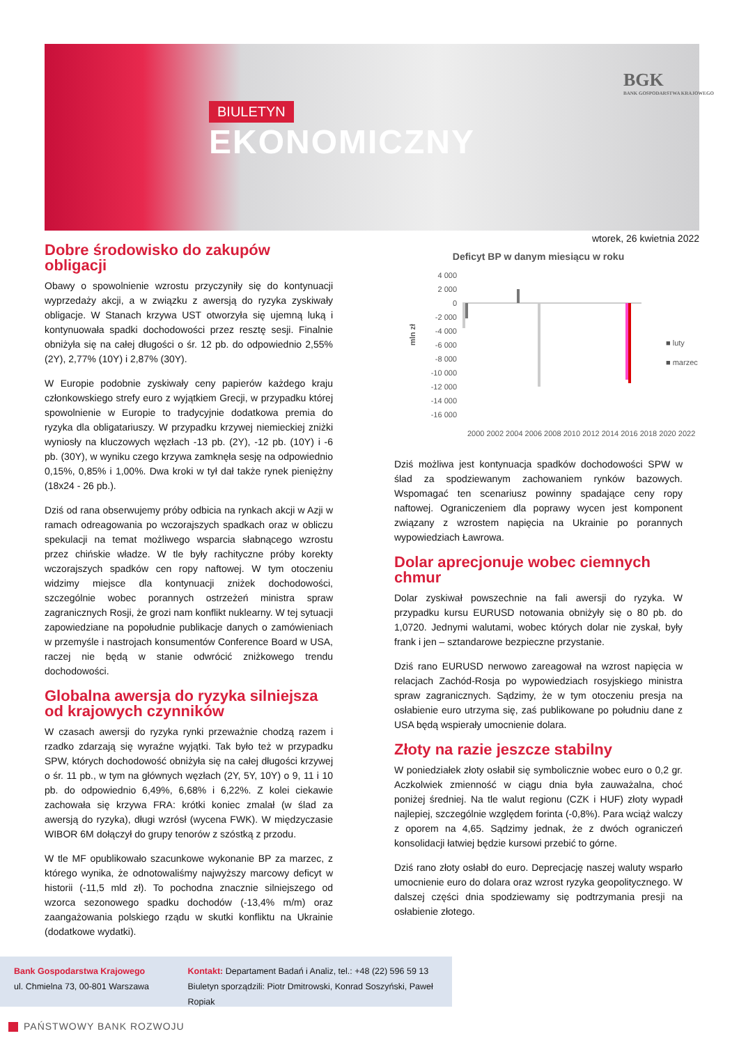BIULETYN
EKONOMICZNY
BGK
BANK GOSPODARSTWA KRAJOWEGO
wtorek, 26 kwietnia 2022
Dobre środowisko do zakupów obligacji
Obawy o spowolnienie wzrostu przyczyniły się do kontynuacji wyprzedaży akcji, a w związku z awersją do ryzyka zyskiwały obligacje. W Stanach krzywa UST otworzyła się ujemną luką i kontynuowała spadki dochodowości przez resztę sesji. Finalnie obniżyła się na całej długości o śr. 12 pb. do odpowiednio 2,55% (2Y), 2,77% (10Y) i 2,87% (30Y).
W Europie podobnie zyskiwały ceny papierów każdego kraju członkowskiego strefy euro z wyjątkiem Grecji, w przypadku której spowolnienie w Europie to tradycyjnie dodatkowa premia do ryzyka dla obligatariuszy. W przypadku krzywej niemieckiej zniżki wyniosły na kluczowych węzłach -13 pb. (2Y), -12 pb. (10Y) i -6 pb. (30Y), w wyniku czego krzywa zamknęła sesję na odpowiednio 0,15%, 0,85% i 1,00%. Dwa kroki w tył dał także rynek pieniężny (18x24 - 26 pb.).
Dziś od rana obserwujemy próby odbicia na rynkach akcji w Azji w ramach odreagowania po wczorajszych spadkach oraz w obliczu spekulacji na temat możliwego wsparcia słabnącego wzrostu przez chińskie władze. W tle były rachityczne próby korekty wczorajszych spadków cen ropy naftowej. W tym otoczeniu widzimy miejsce dla kontynuacji zniżek dochodowości, szczególnie wobec porannych ostrzeżeń ministra spraw zagranicznych Rosji, że grozi nam konflikt nuklearny. W tej sytuacji zapowiedziane na popołudnie publikacje danych o zamówieniach w przemyśle i nastrojach konsumentów Conference Board w USA, raczej nie będą w stanie odwrócić zniżkowego trendu dochodowości.
Globalna awersja do ryzyka silniejsza od krajowych czynników
W czasach awersji do ryzyka rynki przeważnie chodzą razem i rzadko zdarzają się wyraźne wyjątki. Tak było też w przypadku SPW, których dochodowość obniżyła się na całej długości krzywej o śr. 11 pb., w tym na głównych węzłach (2Y, 5Y, 10Y) o 9, 11 i 10 pb. do odpowiednio 6,49%, 6,68% i 6,22%. Z kolei ciekawie zachowała się krzywa FRA: krótki koniec zmalał (w ślad za awersją do ryzyka), długi wzrósł (wycena FWK). W międzyczasie WIBOR 6M dołączył do grupy tenorów z szóstką z przodu.
W tle MF opublikowało szacunkowe wykonanie BP za marzec, z którego wynika, że odnotowaliśmy najwyższy marcowy deficyt w historii (-11,5 mld zł). To pochodna znacznie silniejszego od wzorca sezonowego spadku dochodów (-13,4% m/m) oraz zaangażowania polskiego rządu w skutki konfliktu na Ukrainie (dodatkowe wydatki).
Deficyt BP w danym miesiącu w roku
4 000
2 000
0
-2 000
-4 000
-6 000
-8 000
-10 000
-12 000
-14 000
-16 000
mln zł
■ luty
■ marzec
2000 2002 2004 2006 2008 2010 2012 2014 2016 2018 2020 2022
Dziś możliwa jest kontynuacja spadków dochodowości SPW w ślad za spodziewanym zachowaniem rynków bazowych. Wspomagać ten scenariusz powinny spadające ceny ropy naftowej. Ograniczeniem dla poprawy wycen jest komponent związany z wzrostem napięcia na Ukrainie po porannych wypowiedziach Ławrowa.
Dolar aprecjonuje wobec ciemnych chmur
Dolar zyskiwał powszechnie na fali awersji do ryzyka. W przypadku kursu EURUSD notowania obniżyły się o 80 pb. do 1,0720. Jednymi walutami, wobec których dolar nie zyskał, były frank i jen – sztandarowe bezpieczne przystanie.
Dziś rano EURUSD nerwowo zareagował na wzrost napięcia w relacjach Zachód-Rosja po wypowiedziach rosyjskiego ministra spraw zagranicznych. Sądzimy, że w tym otoczeniu presja na osłabienie euro utrzyma się, zaś publikowane po południu dane z USA będą wspierały umocnienie dolara.
Złoty na razie jeszcze stabilny
W poniedziałek złoty osłabił się symbolicznie wobec euro o 0,2 gr. Aczkolwiek zmienność w ciągu dnia była zauważalna, choć poniżej średniej. Na tle walut regionu (CZK i HUF) złoty wypadł najlepiej, szczególnie względem forinta (-0,8%). Para wciąż walczy z oporem na 4,65. Sądzimy jednak, że z dwóch ograniczeń konsolidacji łatwiej będzie kursowi przebić to górne.
Dziś rano złoty osłabł do euro. Deprecjację naszej waluty wsparło umocnienie euro do dolara oraz wzrost ryzyka geopolitycznego. W dalszej części dnia spodziewamy się podtrzymania presji na osłabienie złotego.
Bank Gospodarstwa Krajowego
ul. Chmielna 73, 00-801 Warszawa
Kontakt: Departament Badań i Analiz, tel.: +48 (22) 596 59 13
Biuletyn sporządzili: Piotr Dmitrowski, Konrad Soszyński, Paweł Ropiak
PAŃSTWOWY BANK ROZWOJU